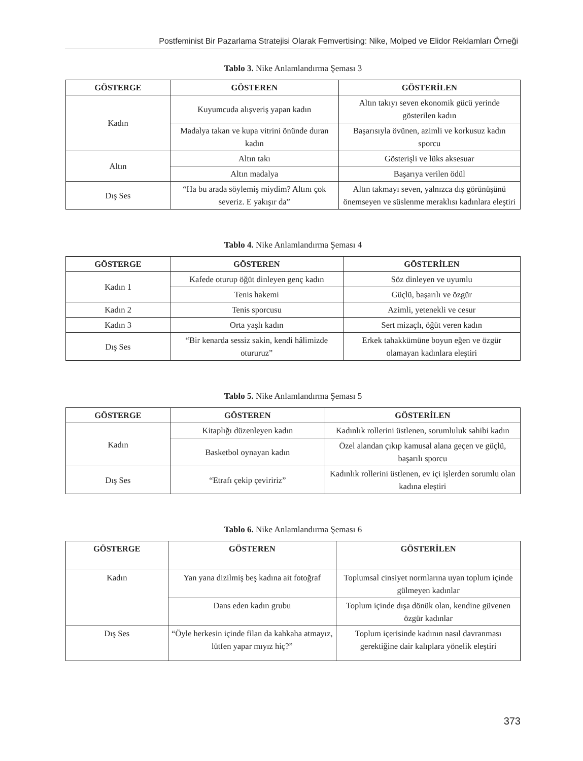Postfeminist Bir Pazarlama Stratejisi Olarak Femvertising: Nike, Molped ve Elidor Reklamları Örneği
Tablo 3. Nike Anlamlandırma Şeması 3
| GÖSTERGE | GÖSTEREN | GÖSTERİLEN |
| --- | --- | --- |
| Kadın | Kuyumcuda alışveriş yapan kadın | Altın takıyı seven ekonomik gücü yerinde gösterilen kadın |
| | Madalya takan ve kupa vitrini önünde duran kadın | Başarısıyla övünen, azimli ve korkusuz kadın sporcu |
| Altın | Altın takı | Gösterişli ve lüks aksesuar |
| | Altın madalya | Başarıya verilen ödül |
| Dış Ses | “Ha bu arada söylemiş miydim? Altını çok severiz. E yakışır da” | Altın takmayı seven, yalnızca dış görünüşünü önemseyen ve süslenme meraklısı kadınlara eleştiri |
Tablo 4. Nike Anlamlandırma Şeması 4
| GÖSTERGE | GÖSTEREN | GÖSTERİLEN |
| --- | --- | --- |
| Kadın 1 | Kafede oturup öğüt dinleyen genç kadın | Söz dinleyen ve uyumlu |
| | Tenis hakemi | Güçlü, başarılı ve özgür |
| Kadın 2 | Tenis sporcusu | Azimli, yetenekli ve cesur |
| Kadın 3 | Orta yaşlı kadın | Sert mizaçlı, öğüt veren kadın |
| Dış Ses | “Bir kenarda sessiz sakin, kendi hâlimizde otururuz” | Erkek tahakkümüne boyun eğen ve özgür olamayan kadınlara eleştiri |
Tablo 5. Nike Anlamlandırma Şeması 5
| GÖSTERGE | GÖSTEREN | GÖSTERİLEN |
| --- | --- | --- |
| Kadın | Kitaplığı düzenleyen kadın | Kadınlık rollerini üstlenen, sorumluluk sahibi kadın |
| | Basketbol oynayan kadın | Özel alandan çıkıp kamusal alana geçen ve güçlü, başarılı sporcu |
| Dış Ses | “Etrafı çekip çeviririz” | Kadınlık rollerini üstlenen, ev içi işlerden sorumlu olan kadına eleştiri |
Tablo 6. Nike Anlamlandırma Şeması 6
| GÖSTERGE | GÖSTEREN | GÖSTERİLEN |
| --- | --- | --- |
| Kadın | Yan yana dizilmiş beş kadına ait fotoğraf | Toplumsal cinsiyet normlarına uyan toplum içinde gülmeyen kadınlar |
| | Dans eden kadın grubu | Toplum içinde dışa dönük olan, kendine güvenen özgür kadınlar |
| Dış Ses | “Öyle herkesin içinde filan da kahkaha atmayız, lütfen yapar mıyız hiç?” | Toplum içerisinde kadının nasıl davranması gerektiğine dair kalıplara yönelik eleştiri |
373